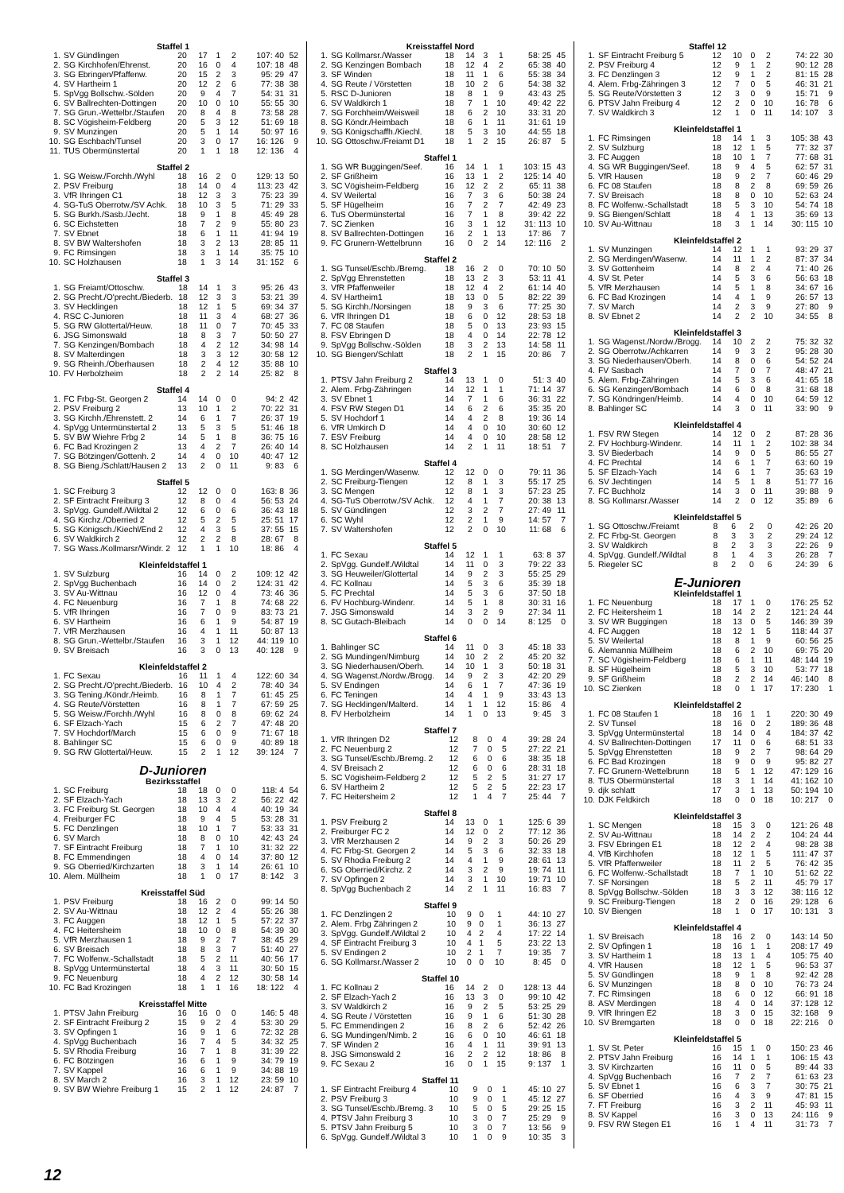| Staffel 1 | | | | | | | |
| --- | --- | --- | --- | --- | --- | --- | --- |
| 1. | SV Gündlingen | 20 | 17 | 1 | 2 | 107: 40 | 52 |
| 2. | SG Kirchhofen/Ehrenst. | 20 | 16 | 0 | 4 | 107: 18 | 48 |
| 3. | SG Ebringen/Pfaffenw. | 20 | 15 | 2 | 3 | 95: 29 | 47 |
| 4. | SV Hartheim 1 | 20 | 12 | 2 | 6 | 77: 38 | 38 |
| 5. | SpVgg Bollschw.-Sölden | 20 | 9 | 4 | 7 | 54: 31 | 31 |
| 6. | SV Ballrechten-Dottingen | 20 | 10 | 0 | 10 | 55: 55 | 30 |
| 7. | SG Grun.-Wettelbr./Staufen | 20 | 8 | 4 | 8 | 73: 58 | 28 |
| 8. | SC Vögisheim-Feldberg | 20 | 5 | 3 | 12 | 51: 69 | 18 |
| 9. | SV Munzingen | 20 | 5 | 1 | 14 | 50: 97 | 16 |
| 10. | SG Eschbach/Tunsel | 20 | 3 | 0 | 17 | 16: 126 | 9 |
| 11. | TUS Obermünstertal | 20 | 1 | 1 | 18 | 12: 136 | 4 |
| Staffel 2 | | | | | | | |
| --- | --- | --- | --- | --- | --- | --- | --- |
| 1. | SG Weisw./Forchh./Wyhl | 18 | 16 | 2 | 0 | 129: 13 | 50 |
| 2. | PSV Freiburg | 18 | 14 | 0 | 4 | 113: 23 | 42 |
| 3. | VfR Ihringen C1 | 18 | 12 | 3 | 3 | 75: 23 | 39 |
| 4. | SG-TuS Oberrotw./SV Achk. | 18 | 10 | 3 | 5 | 71: 29 | 33 |
| 5. | SG Burkh./Sasb./Jecht. | 18 | 9 | 1 | 8 | 45: 49 | 28 |
| 6. | SC Eichstetten | 18 | 7 | 2 | 9 | 55: 80 | 23 |
| 7. | SV Ebnet | 18 | 6 | 1 | 11 | 41: 94 | 19 |
| 8. | SV BW Waltershofen | 18 | 3 | 2 | 13 | 28: 85 | 11 |
| 9. | FC Rimsingen | 18 | 3 | 1 | 14 | 35: 75 | 10 |
| 10. | SC Holzhausen | 18 | 1 | 3 | 14 | 31: 152 | 6 |
| Staffel 3 | | | | | | | |
| --- | --- | --- | --- | --- | --- | --- | --- |
| 1. | SG Freiamt/Ottoschw. | 18 | 14 | 1 | 3 | 95: 26 | 43 |
| 2. | SG Precht./O'precht./Biederb. | 18 | 12 | 3 | 3 | 53: 21 | 39 |
| 3. | SV Hecklingen | 18 | 12 | 1 | 5 | 69: 34 | 37 |
| 4. | RSC C-Junioren | 18 | 11 | 3 | 4 | 68: 27 | 36 |
| 5. | SG RW Glottertal/Heuw. | 18 | 11 | 0 | 7 | 70: 45 | 33 |
| 6. | JSG Simonswald | 18 | 8 | 3 | 7 | 50: 50 | 27 |
| 7. | SG Kenzingen/Bombach | 18 | 4 | 2 | 12 | 34: 98 | 14 |
| 8. | SV Malterdingen | 18 | 3 | 3 | 12 | 30: 58 | 12 |
| 9. | SG Rheinh./Oberhausen | 18 | 2 | 4 | 12 | 35: 88 | 10 |
| 10. | FV Herbolzheim | 18 | 2 | 2 | 14 | 25: 82 | 8 |
| Staffel 4 | | | | | | | |
| --- | --- | --- | --- | --- | --- | --- | --- |
| 1. | FC Frbg-St. Georgen 2 | 14 | 14 | 0 | 0 | 94: 2 | 42 |
| 2. | PSV Freiburg 2 | 13 | 10 | 1 | 2 | 70: 22 | 31 |
| 3. | SG Kirchh./Ehrenstett. 2 | 14 | 6 | 1 | 7 | 26: 37 | 19 |
| 4. | SpVgg Untermünstertal 2 | 13 | 5 | 3 | 5 | 51: 46 | 18 |
| 5. | SV BW Wiehre Frbg 2 | 14 | 5 | 1 | 8 | 36: 75 | 16 |
| 6. | FC Bad Krozingen 2 | 13 | 4 | 2 | 7 | 26: 40 | 14 |
| 7. | SG Bötzingen/Gottenh. 2 | 14 | 4 | 0 | 10 | 40: 47 | 12 |
| 8. | SG Bieng./Schlatt/Hausen 2 | 13 | 2 | 0 | 11 | 9: 83 | 6 |
| Staffel 5 | | | | | | | |
| --- | --- | --- | --- | --- | --- | --- | --- |
| 1. | SC Freiburg 3 | 12 | 12 | 0 | 0 | 163: 8 | 36 |
| 2. | SF Eintracht Freiburg 3 | 12 | 8 | 0 | 4 | 56: 53 | 24 |
| 3. | SpVgg. Gundelf./Wildtal 2 | 12 | 6 | 0 | 6 | 36: 43 | 18 |
| 4. | SG Kirchz./Oberried 2 | 12 | 5 | 2 | 5 | 25: 51 | 17 |
| 5. | SG Königsch./Kiechl/End 2 | 12 | 4 | 3 | 5 | 37: 55 | 15 |
| 6. | SV Waldkirch 2 | 12 | 2 | 2 | 8 | 28: 67 | 8 |
| 7. | SG Wass./Kollmarsr/Windr. 2 | 12 | 1 | 1 | 10 | 18: 86 | 4 |
| Kleinfeldstaffel 1 | | | | | | | |
| --- | --- | --- | --- | --- | --- | --- | --- |
| 1. | SV Sulzburg | 16 | 14 | 0 | 2 | 109: 12 | 42 |
| 2. | SpVgg Buchenbach | 16 | 14 | 0 | 2 | 124: 31 | 42 |
| 3. | SV Au-Wittnau | 16 | 12 | 0 | 4 | 73: 46 | 36 |
| 4. | FC Neuenburg | 16 | 7 | 1 | 8 | 74: 68 | 22 |
| 5. | VfR Ihringen | 16 | 7 | 0 | 9 | 83: 73 | 21 |
| 6. | SV Hartheim | 16 | 6 | 1 | 9 | 54: 87 | 19 |
| 7. | VfR Merzhausen | 16 | 4 | 1 | 11 | 50: 87 | 13 |
| 8. | SG Grun.-Wettelbr./Staufen | 16 | 3 | 1 | 12 | 44: 119 | 10 |
| 9. | SV Breisach | 16 | 3 | 0 | 13 | 40: 128 | 9 |
| Kleinfeldstaffel 2 | | | | | | | |
| --- | --- | --- | --- | --- | --- | --- | --- |
| 1. | FC Sexau | 16 | 11 | 1 | 4 | 122: 60 | 34 |
| 2. | SG Precht./O'precht./Biederb. | 16 | 10 | 4 | 2 | 78: 40 | 34 |
| 3. | SG Tening./Köndr./Heimb. | 16 | 8 | 1 | 7 | 61: 45 | 25 |
| 4. | SG Reute/Vörstetten | 16 | 8 | 1 | 7 | 67: 59 | 25 |
| 5. | SG Weisw./Forchh./Wyhl | 16 | 8 | 0 | 8 | 69: 62 | 24 |
| 6. | SF Elzach-Yach | 15 | 6 | 2 | 7 | 47: 48 | 20 |
| 7. | SV Hochdorf/March | 15 | 6 | 0 | 9 | 71: 67 | 18 |
| 8. | Bahlinger SC | 15 | 6 | 0 | 9 | 40: 89 | 18 |
| 9. | SG RW Glottertal/Heuw. | 15 | 2 | 1 | 12 | 39: 124 | 7 |
D-Junioren
| Bezirksstaffel | | | | | | | |
| --- | --- | --- | --- | --- | --- | --- | --- |
| 1. | SC Freiburg | 18 | 18 | 0 | 0 | 118: 4 | 54 |
| 2. | SF Elzach-Yach | 18 | 13 | 3 | 2 | 56: 22 | 42 |
| 3. | FC Freiburg St. Georgen | 18 | 10 | 4 | 4 | 40: 19 | 34 |
| 4. | Freiburger FC | 18 | 9 | 4 | 5 | 53: 28 | 31 |
| 5. | FC Denzlingen | 18 | 10 | 1 | 7 | 53: 33 | 31 |
| 6. | SV March | 18 | 8 | 0 | 10 | 42: 43 | 24 |
| 7. | SF Eintracht Freiburg | 18 | 7 | 1 | 10 | 31: 32 | 22 |
| 8. | FC Emmendingen | 18 | 4 | 0 | 14 | 37: 80 | 12 |
| 9. | SG Oberried/Kirchzarten | 18 | 3 | 1 | 14 | 26: 61 | 10 |
| 10. | Alem. Müllheim | 18 | 1 | 0 | 17 | 8: 142 | 3 |
| Kreisstaffel Süd | | | | | | | |
| --- | --- | --- | --- | --- | --- | --- | --- |
| 1. | PSV Freiburg | 18 | 16 | 2 | 0 | 99: 14 | 50 |
| 2. | SV Au-Wittnau | 18 | 12 | 2 | 4 | 55: 26 | 38 |
| 3. | FC Auggen | 18 | 12 | 1 | 5 | 57: 22 | 37 |
| 4. | FC Heitersheim | 18 | 10 | 0 | 8 | 54: 39 | 30 |
| 5. | VfR Merzhausen 1 | 18 | 9 | 2 | 7 | 38: 45 | 29 |
| 6. | SV Breisach | 18 | 8 | 3 | 7 | 51: 40 | 27 |
| 7. | FC Wolfenw.-Schallstadt | 18 | 5 | 2 | 11 | 40: 56 | 17 |
| 8. | SpVgg Untermünstertal | 18 | 4 | 3 | 11 | 30: 50 | 15 |
| 9. | FC Neuenburg | 18 | 4 | 2 | 12 | 30: 58 | 14 |
| 10. | FC Bad Krozingen | 18 | 1 | 1 | 16 | 18: 122 | 4 |
| Kreisstaffel Mitte | | | | | | | |
| --- | --- | --- | --- | --- | --- | --- | --- |
| 1. | PTSV Jahn Freiburg | 16 | 16 | 0 | 0 | 146: 5 | 48 |
| 2. | SF Eintracht Freiburg 2 | 15 | 9 | 2 | 4 | 53: 30 | 29 |
| 3. | SV Opfingen 1 | 16 | 9 | 1 | 6 | 72: 32 | 28 |
| 4. | SpVgg Buchenbach | 16 | 7 | 4 | 5 | 34: 32 | 25 |
| 5. | SV Rhodia Freiburg | 16 | 7 | 1 | 8 | 31: 39 | 22 |
| 6. | FC Bötzingen | 16 | 6 | 1 | 9 | 34: 79 | 19 |
| 7. | SV Kappel | 16 | 6 | 1 | 9 | 34: 88 | 19 |
| 8. | SV March 2 | 16 | 3 | 1 | 12 | 23: 59 | 10 |
| 9. | SV BW Wiehre Freiburg 1 | 15 | 2 | 1 | 12 | 24: 87 | 7 |
| Kreisstaffel Nord | | | | | | | |
| --- | --- | --- | --- | --- | --- | --- | --- |
| 1. | SG Kollmarsr./Wasser | 18 | 14 | 3 | 1 | 58: 25 | 45 |
| 2. | SG Kenzingen Bombach | 18 | 12 | 4 | 2 | 65: 38 | 40 |
| 3. | SF Winden | 18 | 11 | 1 | 6 | 55: 38 | 34 |
| 4. | SG Reute / Vörstetten | 18 | 10 | 2 | 6 | 54: 38 | 32 |
| 5. | RSC D-Junioren | 18 | 8 | 1 | 9 | 43: 43 | 25 |
| 6. | SV Waldkirch 1 | 18 | 7 | 1 | 10 | 49: 42 | 22 |
| 7. | SG Forchheim/Weisweil | 18 | 6 | 2 | 10 | 33: 31 | 20 |
| 8. | SG Köndr./Heimbach | 18 | 6 | 1 | 11 | 31: 61 | 19 |
| 9. | SG Königschaffh./Kiechl. | 18 | 5 | 3 | 10 | 44: 55 | 18 |
| 10. | SG Ottoschw./Freiamt D1 | 18 | 1 | 2 | 15 | 26: 87 | 5 |
| Staffel 1 | | | | | | | |
| --- | --- | --- | --- | --- | --- | --- | --- |
| 1. | SG WR Buggingen/Seef. | 16 | 14 | 1 | 1 | 103: 15 | 43 |
| 2. | SF Grißheim | 16 | 13 | 1 | 2 | 125: 14 | 40 |
| 3. | SC Vögisheim-Feldberg | 16 | 12 | 2 | 2 | 65: 11 | 38 |
| 4. | SV Weilertal | 16 | 7 | 3 | 6 | 50: 38 | 24 |
| 5. | SF Hügelheim | 16 | 7 | 2 | 7 | 42: 49 | 23 |
| 6. | TuS Obermünstertal | 16 | 7 | 1 | 8 | 39: 42 | 22 |
| 7. | SC Zienken | 16 | 3 | 1 | 12 | 31: 113 | 10 |
| 8. | SV Ballrechten-Dottingen | 16 | 2 | 1 | 13 | 17: 86 | 7 |
| 9. | FC Grunern-Wettelbrunn | 16 | 0 | 2 | 14 | 12: 116 | 2 |
| Staffel 2 | | | | | | | |
| --- | --- | --- | --- | --- | --- | --- | --- |
| 1. | SG Tunsel/Eschb./Bremg. | 18 | 16 | 2 | 0 | 70: 10 | 50 |
| 2. | SpVgg Ehrenstetten | 18 | 13 | 2 | 3 | 53: 11 | 41 |
| 3. | VfR Pfaffenweiler | 18 | 12 | 4 | 2 | 61: 14 | 40 |
| 4. | SV Hartheim1 | 18 | 13 | 0 | 5 | 82: 22 | 39 |
| 5. | SG Kirchh./Norsingen | 18 | 9 | 3 | 6 | 77: 25 | 30 |
| 6. | VfR Ihringen D1 | 18 | 6 | 0 | 12 | 28: 53 | 18 |
| 7. | FC 08 Staufen | 18 | 5 | 0 | 13 | 23: 93 | 15 |
| 8. | FSV Ebringen D | 18 | 4 | 0 | 14 | 22: 78 | 12 |
| 9. | SpVgg Bollschw.-Sölden | 18 | 3 | 2 | 13 | 14: 58 | 11 |
| 10. | SG Biengen/Schlatt | 18 | 2 | 1 | 15 | 20: 86 | 7 |
| Staffel 3 | | | | | | | |
| --- | --- | --- | --- | --- | --- | --- | --- |
| 1. | PTSV Jahn Freiburg 2 | 14 | 13 | 1 | 0 | 51: 3 | 40 |
| 2. | Alem. Frbg-Zähringen | 14 | 12 | 1 | 1 | 71: 14 | 37 |
| 3. | SV Ebnet 1 | 14 | 7 | 1 | 6 | 36: 31 | 22 |
| 4. | FSV RW Stegen D1 | 14 | 6 | 2 | 6 | 35: 35 | 20 |
| 5. | SV Hochdorf 1 | 14 | 4 | 2 | 8 | 19: 36 | 14 |
| 6. | VfR Umkirch D | 14 | 4 | 0 | 10 | 30: 60 | 12 |
| 7. | ESV Freiburg | 14 | 4 | 0 | 10 | 28: 58 | 12 |
| 8. | SC Holzhausen | 14 | 2 | 1 | 11 | 18: 51 | 7 |
| Staffel 4 | | | | | | | |
| --- | --- | --- | --- | --- | --- | --- | --- |
| 1. | SG Merdingen/Wasenw. | 12 | 12 | 0 | 0 | 79: 11 | 36 |
| 2. | SC Freiburg-Tiengen | 12 | 8 | 1 | 3 | 55: 17 | 25 |
| 3. | SC Mengen | 12 | 8 | 1 | 3 | 57: 23 | 25 |
| 4. | SG-TuS Oberrotw./SV Achk. | 12 | 4 | 1 | 7 | 20: 38 | 13 |
| 5. | SV Gündlingen | 12 | 3 | 2 | 7 | 27: 49 | 11 |
| 6. | SC Wyhl | 12 | 2 | 1 | 9 | 14: 57 | 7 |
| 7. | SV Waltershofen | 12 | 2 | 0 | 10 | 11: 68 | 6 |
| Staffel 5 | | | | | | | |
| --- | --- | --- | --- | --- | --- | --- | --- |
| 1. | FC Sexau | 14 | 12 | 1 | 1 | 63: 8 | 37 |
| 2. | SpVgg. Gundelf./Wildtal | 14 | 11 | 0 | 3 | 79: 22 | 33 |
| 3. | SG Heuweiler/Glottertal | 14 | 9 | 2 | 3 | 55: 25 | 29 |
| 4. | FC Kollnau | 14 | 5 | 3 | 6 | 35: 39 | 18 |
| 5. | FC Prechtal | 14 | 5 | 3 | 6 | 37: 50 | 18 |
| 6. | FV Hochburg-Windenr. | 14 | 5 | 1 | 8 | 30: 31 | 16 |
| 7. | JSG Simonswald | 14 | 3 | 2 | 9 | 27: 34 | 11 |
| 8. | SC Gutach-Bleibach | 14 | 0 | 0 | 14 | 8: 125 | 0 |
| Staffel 6 | | | | | | | |
| --- | --- | --- | --- | --- | --- | --- | --- |
| 1. | Bahlinger SC | 14 | 11 | 0 | 3 | 45: 18 | 33 |
| 2. | SG Mundingen/Nimburg | 14 | 10 | 2 | 2 | 45: 20 | 32 |
| 3. | SG Niederhausen/Oberh. | 14 | 10 | 1 | 3 | 50: 18 | 31 |
| 4. | SG Wagenst./Nordw./Brogg. | 14 | 9 | 2 | 3 | 42: 20 | 29 |
| 5. | SV Endingen | 14 | 6 | 1 | 7 | 47: 36 | 19 |
| 6. | FC Teningen | 14 | 4 | 1 | 9 | 33: 43 | 13 |
| 7. | SG Hecklingen/Malterd. | 14 | 1 | 1 | 12 | 15: 86 | 4 |
| 8. | FV Herbolzheim | 14 | 1 | 0 | 13 | 9: 45 | 3 |
| Staffel 7 | | | | | | | |
| --- | --- | --- | --- | --- | --- | --- | --- |
| 1. | VfR Ihringen D2 | 12 | 8 | 0 | 4 | 39: 28 | 24 |
| 2. | FC Neuenburg 2 | 12 | 7 | 0 | 5 | 27: 22 | 21 |
| 3. | SG Tunsel/Eschb./Bremg. 2 | 12 | 6 | 0 | 6 | 38: 35 | 18 |
| 4. | SV Breisach 2 | 12 | 6 | 0 | 6 | 28: 31 | 18 |
| 5. | SC Vögisheim-Feldberg 2 | 12 | 5 | 2 | 5 | 31: 27 | 17 |
| 6. | SV Hartheim 2 | 12 | 5 | 2 | 5 | 22: 23 | 17 |
| 7. | FC Heitersheim 2 | 12 | 1 | 4 | 7 | 25: 44 | 7 |
| Staffel 8 | | | | | | | |
| --- | --- | --- | --- | --- | --- | --- | --- |
| 1. | PSV Freiburg 2 | 14 | 13 | 0 | 1 | 125: 6 | 39 |
| 2. | Freiburger FC 2 | 14 | 12 | 0 | 2 | 77: 12 | 36 |
| 3. | VfR Merzhausen 2 | 14 | 9 | 2 | 3 | 50: 26 | 29 |
| 4. | FC Frbg-St. Georgen 2 | 14 | 5 | 3 | 6 | 32: 33 | 18 |
| 5. | SV Rhodia Freiburg 2 | 14 | 4 | 1 | 9 | 28: 61 | 13 |
| 6. | SG Oberried/Kirchz. 2 | 14 | 3 | 2 | 9 | 19: 74 | 11 |
| 7. | SV Opfingen 2 | 14 | 3 | 1 | 10 | 19: 71 | 10 |
| 8. | SpVgg Buchenbach 2 | 14 | 2 | 1 | 11 | 16: 83 | 7 |
| Staffel 9 | | | | | | | |
| --- | --- | --- | --- | --- | --- | --- | --- |
| 1. | FC Denzlingen 2 | 10 | 9 | 0 | 1 | 44: 10 | 27 |
| 2. | Alem. Frbg Zähringen 2 | 10 | 9 | 0 | 1 | 36: 13 | 27 |
| 3. | SpVgg. Gundelf./Wildtal 2 | 10 | 4 | 2 | 4 | 17: 22 | 14 |
| 4. | SF Eintracht Freiburg 3 | 10 | 4 | 1 | 5 | 23: 22 | 13 |
| 5. | SV Endingen 2 | 10 | 2 | 1 | 7 | 19: 35 | 7 |
| 6. | SG Kollmarsr./Wasser 2 | 10 | 0 | 0 | 10 | 8: 45 | 0 |
| Staffel 10 | | | | | | | |
| --- | --- | --- | --- | --- | --- | --- | --- |
| 1. | FC Kollnau 2 | 16 | 14 | 2 | 0 | 128: 13 | 44 |
| 2. | SF Elzach-Yach 2 | 16 | 13 | 3 | 0 | 99: 10 | 42 |
| 3. | SV Waldkirch 2 | 16 | 9 | 2 | 5 | 53: 25 | 29 |
| 4. | SG Reute / Vörstetten | 16 | 9 | 1 | 6 | 51: 30 | 28 |
| 5. | FC Emmendingen 2 | 16 | 8 | 2 | 6 | 52: 42 | 26 |
| 6. | SG Mundingen/Nimb. 2 | 16 | 6 | 0 | 10 | 46: 61 | 18 |
| 7. | SF Winden 2 | 16 | 4 | 1 | 11 | 39: 91 | 13 |
| 8. | JSG Simonswald 2 | 16 | 2 | 2 | 12 | 18: 86 | 8 |
| 9. | FC Sexau 2 | 16 | 0 | 1 | 15 | 9: 137 | 1 |
| Staffel 11 | | | | | | | |
| --- | --- | --- | --- | --- | --- | --- | --- |
| 1. | SF Eintracht Freiburg 4 | 10 | 9 | 0 | 1 | 45: 10 | 27 |
| 2. | PSV Freiburg 3 | 10 | 9 | 0 | 1 | 45: 12 | 27 |
| 3. | SG Tunsel/Eschb./Bremg. 3 | 10 | 5 | 0 | 5 | 29: 25 | 15 |
| 4. | PTSV Jahn Freiburg 3 | 10 | 3 | 0 | 7 | 25: 29 | 9 |
| 5. | PTSV Jahn Freiburg 5 | 10 | 3 | 0 | 7 | 13: 56 | 9 |
| 6. | SpVgg. Gundelf./Wildtal 3 | 10 | 1 | 0 | 9 | 10: 35 | 3 |
| Staffel 12 | | | | | | | |
| --- | --- | --- | --- | --- | --- | --- | --- |
| 1. | SF Eintracht Freiburg 5 | 12 | 10 | 0 | 2 | 74: 22 | 30 |
| 2. | PSV Freiburg 4 | 12 | 9 | 1 | 2 | 90: 12 | 28 |
| 3. | FC Denzlingen 3 | 12 | 9 | 1 | 2 | 81: 15 | 28 |
| 4. | Alem. Frbg-Zähringen 3 | 12 | 7 | 0 | 5 | 46: 31 | 21 |
| 5. | SG Reute/Vörstetten 3 | 12 | 3 | 0 | 9 | 15: 71 | 9 |
| 6. | PTSV Jahn Freiburg 4 | 12 | 2 | 0 | 10 | 16: 78 | 6 |
| 7. | SV Waldkirch 3 | 12 | 1 | 0 | 11 | 14: 107 | 3 |
| Kleinfeldstaffel 1 | | | | | | | |
| --- | --- | --- | --- | --- | --- | --- | --- |
| 1. | FC Rimsingen | 18 | 14 | 1 | 3 | 105: 38 | 43 |
| 2. | SV Sulzburg | 18 | 12 | 1 | 5 | 77: 32 | 37 |
| 3. | FC Auggen | 18 | 10 | 1 | 7 | 77: 68 | 31 |
| 4. | SG WR Buggingen/Seef. | 18 | 9 | 4 | 5 | 62: 57 | 31 |
| 5. | VfR Hausen | 18 | 9 | 2 | 7 | 60: 46 | 29 |
| 6. | FC 08 Staufen | 18 | 8 | 2 | 8 | 69: 59 | 26 |
| 7. | SV Breisach | 18 | 8 | 0 | 10 | 52: 63 | 24 |
| 8. | FC Wolfenw.-Schallstadt | 18 | 5 | 3 | 10 | 54: 74 | 18 |
| 9. | SG Biengen/Schlatt | 18 | 4 | 1 | 13 | 35: 69 | 13 |
| 10. | SV Au-Wittnau | 18 | 3 | 1 | 14 | 30: 115 | 10 |
| Kleinfeldstaffel 2 | | | | | | | |
| --- | --- | --- | --- | --- | --- | --- | --- |
| 1. | SV Munzingen | 14 | 12 | 1 | 1 | 93: 29 | 37 |
| 2. | SG Merdingen/Wasenw. | 14 | 11 | 1 | 2 | 87: 37 | 34 |
| 3. | SV Gottenheim | 14 | 8 | 2 | 4 | 71: 40 | 26 |
| 4. | SV St. Peter | 14 | 5 | 3 | 6 | 56: 63 | 18 |
| 5. | VfR Merzhausen | 14 | 5 | 1 | 8 | 34: 67 | 16 |
| 6. | FC Bad Krozingen | 14 | 4 | 1 | 9 | 26: 57 | 13 |
| 7. | SV March | 14 | 2 | 3 | 9 | 27: 80 | 9 |
| 8. | SV Ebnet 2 | 14 | 2 | 2 | 10 | 34: 55 | 8 |
| Kleinfeldstaffel 3 | | | | | | | |
| --- | --- | --- | --- | --- | --- | --- | --- |
| 1. | SG Wagenst./Nordw./Brogg. | 14 | 10 | 2 | 2 | 75: 32 | 32 |
| 2. | SG Oberrotw./Achkarren | 14 | 9 | 3 | 2 | 95: 28 | 30 |
| 3. | SG Niederhausen/Oberh. | 14 | 8 | 0 | 6 | 54: 52 | 24 |
| 4. | FV Sasbach | 14 | 7 | 0 | 7 | 48: 47 | 21 |
| 5. | Alem. Frbg-Zähringen | 14 | 5 | 3 | 6 | 41: 65 | 18 |
| 6. | SG Kenzingen/Bombach | 14 | 6 | 0 | 8 | 31: 68 | 18 |
| 7. | SG Köndringen/Heimb. | 14 | 4 | 0 | 10 | 64: 59 | 12 |
| 8. | Bahlinger SC | 14 | 3 | 0 | 11 | 33: 90 | 9 |
| Kleinfeldstaffel 4 | | | | | | | |
| --- | --- | --- | --- | --- | --- | --- | --- |
| 1. | FSV RW Stegen | 14 | 12 | 0 | 2 | 87: 28 | 36 |
| 2. | FV Hochburg-Windenr. | 14 | 11 | 1 | 2 | 102: 38 | 34 |
| 3. | SV Biederbach | 14 | 9 | 0 | 5 | 86: 55 | 27 |
| 4. | FC Prechtal | 14 | 6 | 1 | 7 | 63: 60 | 19 |
| 5. | SF Elzach-Yach | 14 | 6 | 1 | 7 | 35: 63 | 19 |
| 6. | SV Jechtingen | 14 | 5 | 1 | 8 | 51: 77 | 16 |
| 7. | FC Buchholz | 14 | 3 | 0 | 11 | 39: 88 | 9 |
| 8. | SG Kollmarsr./Wasser | 14 | 2 | 0 | 12 | 35: 89 | 6 |
| Kleinfeldstaffel 5 | | | | | | | |
| --- | --- | --- | --- | --- | --- | --- | --- |
| 1. | SG Ottoschw./Freiamt | 8 | 6 | 2 | 0 | 42: 26 | 20 |
| 2. | FC Frbg-St. Georgen | 8 | 3 | 3 | 2 | 29: 24 | 12 |
| 3. | SV Waldkirch | 8 | 2 | 3 | 3 | 22: 26 | 9 |
| 4. | SpVgg. Gundelf./Wildtal | 8 | 1 | 4 | 3 | 26: 28 | 7 |
| 5. | Riegeler SC | 8 | 2 | 0 | 6 | 24: 39 | 6 |
E-Junioren
| Kleinfeldstaffel 1 | | | | | | | |
| --- | --- | --- | --- | --- | --- | --- | --- |
| 1. | FC Neuenburg | 18 | 17 | 1 | 0 | 176: 25 | 52 |
| 2. | FC Heitersheim 1 | 18 | 14 | 2 | 2 | 121: 24 | 44 |
| 3. | SV WR Buggingen | 18 | 13 | 0 | 5 | 146: 39 | 39 |
| 4. | FC Auggen | 18 | 12 | 1 | 5 | 118: 44 | 37 |
| 5. | SV Weilertal | 18 | 8 | 1 | 9 | 60: 56 | 25 |
| 6. | Alemannia Müllheim | 18 | 6 | 2 | 10 | 69: 75 | 20 |
| 7. | SC Vögisheim-Feldberg | 18 | 6 | 1 | 11 | 48: 144 | 19 |
| 8. | SF Hügelheim | 18 | 5 | 3 | 10 | 53: 77 | 18 |
| 9. | SF Grißheim | 18 | 2 | 2 | 14 | 46: 140 | 8 |
| 10. | SC Zienken | 18 | 0 | 1 | 17 | 17: 230 | 1 |
| Kleinfeldstaffel 2 | | | | | | | |
| --- | --- | --- | --- | --- | --- | --- | --- |
| 1. | FC 08 Staufen 1 | 18 | 16 | 1 | 1 | 220: 30 | 49 |
| 2. | SV Tunsel | 18 | 16 | 0 | 2 | 189: 36 | 48 |
| 3. | SpVgg Untermünstertal | 18 | 14 | 0 | 4 | 184: 37 | 42 |
| 4. | SV Ballrechten-Dottingen | 17 | 11 | 0 | 6 | 68: 51 | 33 |
| 5. | SpVgg Ehrenstetten | 18 | 9 | 2 | 7 | 98: 64 | 29 |
| 6. | FC Bad Krozingen | 18 | 9 | 0 | 9 | 95: 82 | 27 |
| 7. | FC Grunern-Wettelbrunn | 18 | 5 | 1 | 12 | 47: 129 | 16 |
| 8. | TUS Obermünstertal | 18 | 3 | 1 | 14 | 41: 162 | 10 |
| 9. | djk schlatt | 17 | 3 | 1 | 13 | 50: 194 | 10 |
| 10. | DJK Feldkirch | 18 | 0 | 0 | 18 | 10: 217 | 0 |
| Kleinfeldstaffel 3 | | | | | | | |
| --- | --- | --- | --- | --- | --- | --- | --- |
| 1. | SC Mengen | 18 | 15 | 3 | 0 | 121: 26 | 48 |
| 2. | SV Au-Wittnau | 18 | 14 | 2 | 2 | 104: 24 | 44 |
| 3. | FSV Ebringen E1 | 18 | 12 | 2 | 4 | 98: 28 | 38 |
| 4. | VfB Kirchhofen | 18 | 12 | 1 | 5 | 111: 47 | 37 |
| 5. | VfR Pfaffenweiler | 18 | 11 | 2 | 5 | 76: 42 | 35 |
| 6. | FC Wolfenw.-Schallstadt | 18 | 7 | 1 | 10 | 51: 62 | 22 |
| 7. | SF Norsingen | 18 | 5 | 2 | 11 | 45: 79 | 17 |
| 8. | SpVgg Bollschw.-Sölden | 18 | 3 | 3 | 12 | 38: 116 | 12 |
| 9. | SC Freiburg-Tiengen | 18 | 2 | 0 | 16 | 29: 128 | 6 |
| 10. | SV Biengen | 18 | 1 | 0 | 17 | 10: 131 | 3 |
| Kleinfeldstaffel 4 | | | | | | | |
| --- | --- | --- | --- | --- | --- | --- | --- |
| 1. | SV Breisach | 18 | 16 | 2 | 0 | 143: 14 | 50 |
| 2. | SV Opfingen 1 | 18 | 16 | 1 | 1 | 208: 17 | 49 |
| 3. | SV Hartheim 1 | 18 | 13 | 1 | 4 | 105: 75 | 40 |
| 4. | VfR Hausen | 18 | 12 | 1 | 5 | 96: 53 | 37 |
| 5. | SV Gündlingen | 18 | 9 | 1 | 8 | 92: 42 | 28 |
| 6. | SV Munzingen | 18 | 8 | 0 | 10 | 76: 73 | 24 |
| 7. | FC Rimsingen | 18 | 6 | 0 | 12 | 66: 91 | 18 |
| 8. | ASV Merdingen | 18 | 4 | 0 | 14 | 37: 128 | 12 |
| 9. | VfR Ihringen E2 | 18 | 3 | 0 | 15 | 32: 168 | 9 |
| 10. | SV Bremgarten | 18 | 0 | 0 | 18 | 22: 216 | 0 |
| Kleinfeldstaffel 5 | | | | | | | |
| --- | --- | --- | --- | --- | --- | --- | --- |
| 1. | SV St. Peter | 16 | 15 | 1 | 0 | 150: 23 | 46 |
| 2. | PTSV Jahn Freiburg | 16 | 14 | 1 | 1 | 106: 15 | 43 |
| 3. | SV Kirchzarten | 16 | 11 | 0 | 5 | 89: 44 | 33 |
| 4. | SpVgg Buchenbach | 16 | 7 | 2 | 7 | 61: 63 | 23 |
| 5. | SV Ebnet 1 | 16 | 6 | 3 | 7 | 30: 75 | 21 |
| 6. | SF Oberried | 16 | 4 | 3 | 9 | 47: 81 | 15 |
| 7. | FT Freiburg | 16 | 3 | 2 | 11 | 45: 93 | 11 |
| 8. | SV Kappel | 16 | 3 | 0 | 13 | 24: 116 | 9 |
| 9. | FSV RW Stegen E1 | 16 | 1 | 4 | 11 | 31: 73 | 7 |
12